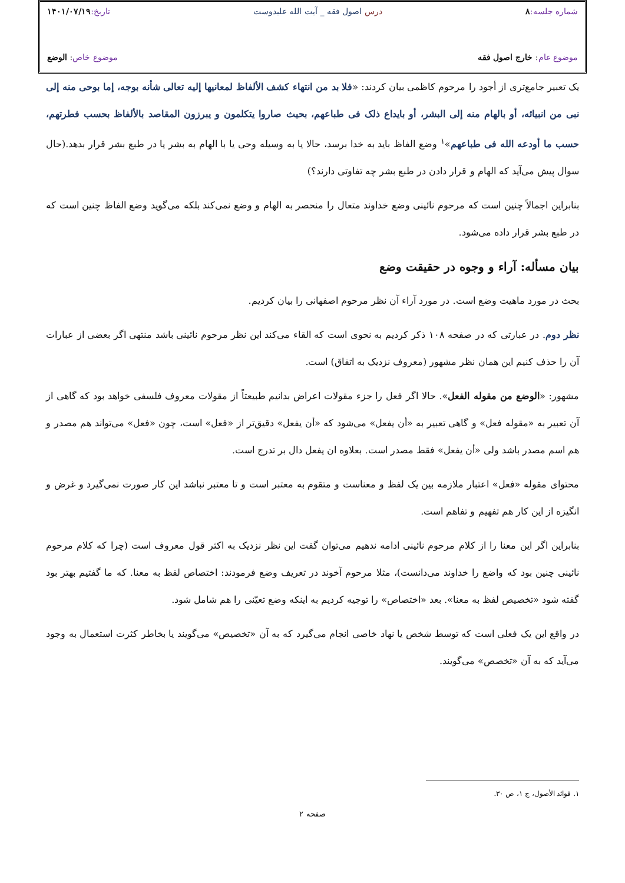شماره جلسه: ۸ درس اصول فقه _ آیت الله علیدوست تاریخ: ۱۴۰۱/۰۷/۱۹
موضوع عام: خارج اصول فقه موضوع خاص: الوضع
یک تعبیر جامع‌تری از أجود را مرحوم کاظمی بیان کردند: «فلا بد من انتهاء کشف الألفاظ لمعانیها إلیه تعالی شأنه بوجه، إما بوحی منه إلی نبی من انبیائه، أو بالهام منه إلی البشر، أو بایداع ذلک فی طباعهم، بحیث صاروا یتکلمون و یبرزون المقاصد بالألفاظ بحسب فطرتهم، حسب ما أودعه الله فی طباعهم»<sup>۱</sup> وضع الفاظ باید به خدا برسد، حالا یا به وسیله وحی یا با الهام به بشر یا در طبع بشر قرار بدهد.(حال سوال پیش می‌آید که الهام و قرار دادن در طبع بشر چه تفاوتی دارند؟)
بنابراین اجمالاً چنین است که مرحوم نائینی وضع خداوند متعال را منحصر به الهام و وضع نمی‌کند بلکه می‌گوید وضع الفاظ چنین است که در طبع بشر قرار داده می‌شود.
بیان مسأله: آراء و وجوه در حقیقت وضع
بحث در مورد ماهیت وضع است. در مورد آراء آن نظر مرحوم اصفهانی را بیان کردیم.
نظر دوم. در عبارتی که در صفحه ۱۰۸ ذکر کردیم به نحوی است که القاء می‌کند این نظر مرحوم نائینی باشد منتهی اگر بعضی از عبارات آن را حذف کنیم این همان نظر مشهور (معروف نزدیک به اتفاق) است.
مشهور: «الوضع من مقوله الفعل». حالا اگر فعل را جزء مقولات اعراض بدانیم طبیعتاً از مقولات معروف فلسفی خواهد بود که گاهی از آن تعبیر به «مقوله فعل» و گاهی تعبیر به «أن یفعل» می‌شود که «أن یفعل» دقیق‌تر از «فعل» است، چون «فعل» می‌تواند هم مصدر و هم اسم مصدر باشد ولی «أن یفعل» فقط مصدر است. بعلاوه ان یفعل دال بر تدرج است.
محتوای مقوله «فعل» اعتبار ملازمه بین یک لفظ و معناست و متقوم به معتبر است و تا معتبر نباشد این کار صورت نمی‌گیرد و غرض و انگیزه از این کار هم تفهیم و تفاهم است.
بنابراین اگر این معنا را از کلام مرحوم نائینی ادامه ندهیم می‌توان گفت این نظر نزدیک به اکثر قول معروف است (چرا که کلام مرحوم نائینی چنین بود که واضع را خداوند می‌دانست)، مثلا مرحوم آخوند در تعریف وضع فرمودند: اختصاص لفظ به معنا. که ما گفتیم بهتر بود گفته شود «تخصیص لفظ به معنا». بعد «اختصاص» را توجیه کردیم به اینکه وضع تعیّنی را هم شامل شود.
در واقع این یک فعلی است که توسط شخص یا نهاد خاصی انجام می‌گیرد که به آن «تخصیص» می‌گویند یا بخاطر کثرت استعمال به وجود می‌آید که به آن «تخصص» می‌گویند.
۱. فوائد الأصول، ج ۱، ص ۳۰.
صفحه ۲